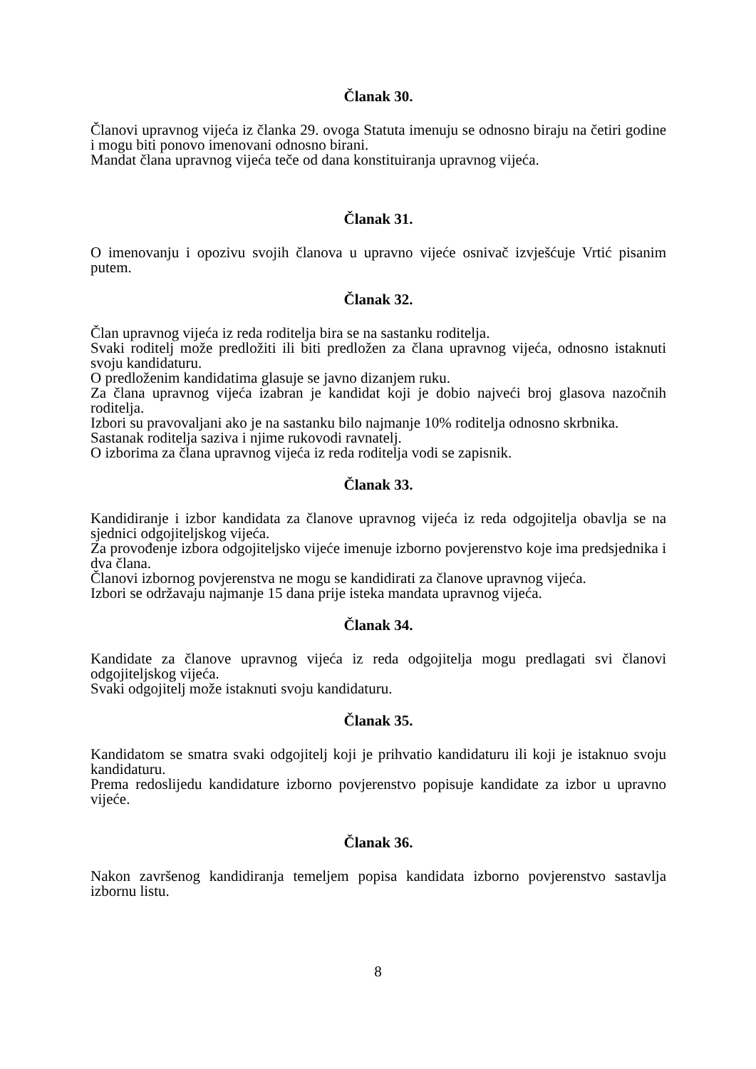Članak 30.
Članovi upravnog vijeća iz članka 29. ovoga Statuta imenuju se odnosno biraju na četiri godine i mogu biti ponovo imenovani odnosno birani.
Mandat člana upravnog vijeća teče od dana konstituiranja upravnog vijeća.
Članak 31.
O imenovanju i opozivu svojih članova u upravno vijeće osnivač izvješćuje Vrtić pisanim putem.
Članak 32.
Član upravnog vijeća iz reda roditelja bira se na sastanku roditelja.
Svaki roditelj može predložiti ili biti predložen za člana upravnog vijeća, odnosno istaknuti svoju kandidaturu.
O predloženim kandidatima glasuje se javno dizanjem ruku.
Za člana upravnog vijeća izabran je kandidat koji je dobio najveći broj glasova nazočnih roditelja.
Izbori su pravovaljani ako je na sastanku bilo najmanje 10% roditelja odnosno skrbnika.
Sastanak roditelja saziva i njime rukovodi ravnatelj.
O izborima za člana upravnog vijeća iz reda roditelja vodi se zapisnik.
Članak 33.
Kandidiranje i izbor kandidata za članove upravnog vijeća iz reda odgojitelja obavlja se na sjednici odgojiteljskog vijeća.
Za provođenje izbora odgojiteljsko vijeće imenuje izborno povjerenstvo koje ima predsjednika i dva člana.
Članovi izbornog povjerenstva ne mogu se kandidirati za članove upravnog vijeća.
Izbori se održavaju najmanje 15 dana prije isteka mandata upravnog vijeća.
Članak 34.
Kandidate za članove upravnog vijeća iz reda odgojitelja mogu predlagati svi članovi odgojiteljskog vijeća.
Svaki odgojitelj može istaknuti svoju kandidaturu.
Članak 35.
Kandidatom se smatra svaki odgojitelj koji je prihvatio kandidaturu ili koji je istaknuo svoju kandidaturu.
Prema redoslijedu kandidature izborno povjerenstvo popisuje kandidate za izbor u upravno vijeće.
Članak 36.
Nakon završenog kandidiranja temeljem popisa kandidata izborno povjerenstvo sastavlja izbornu listu.
8